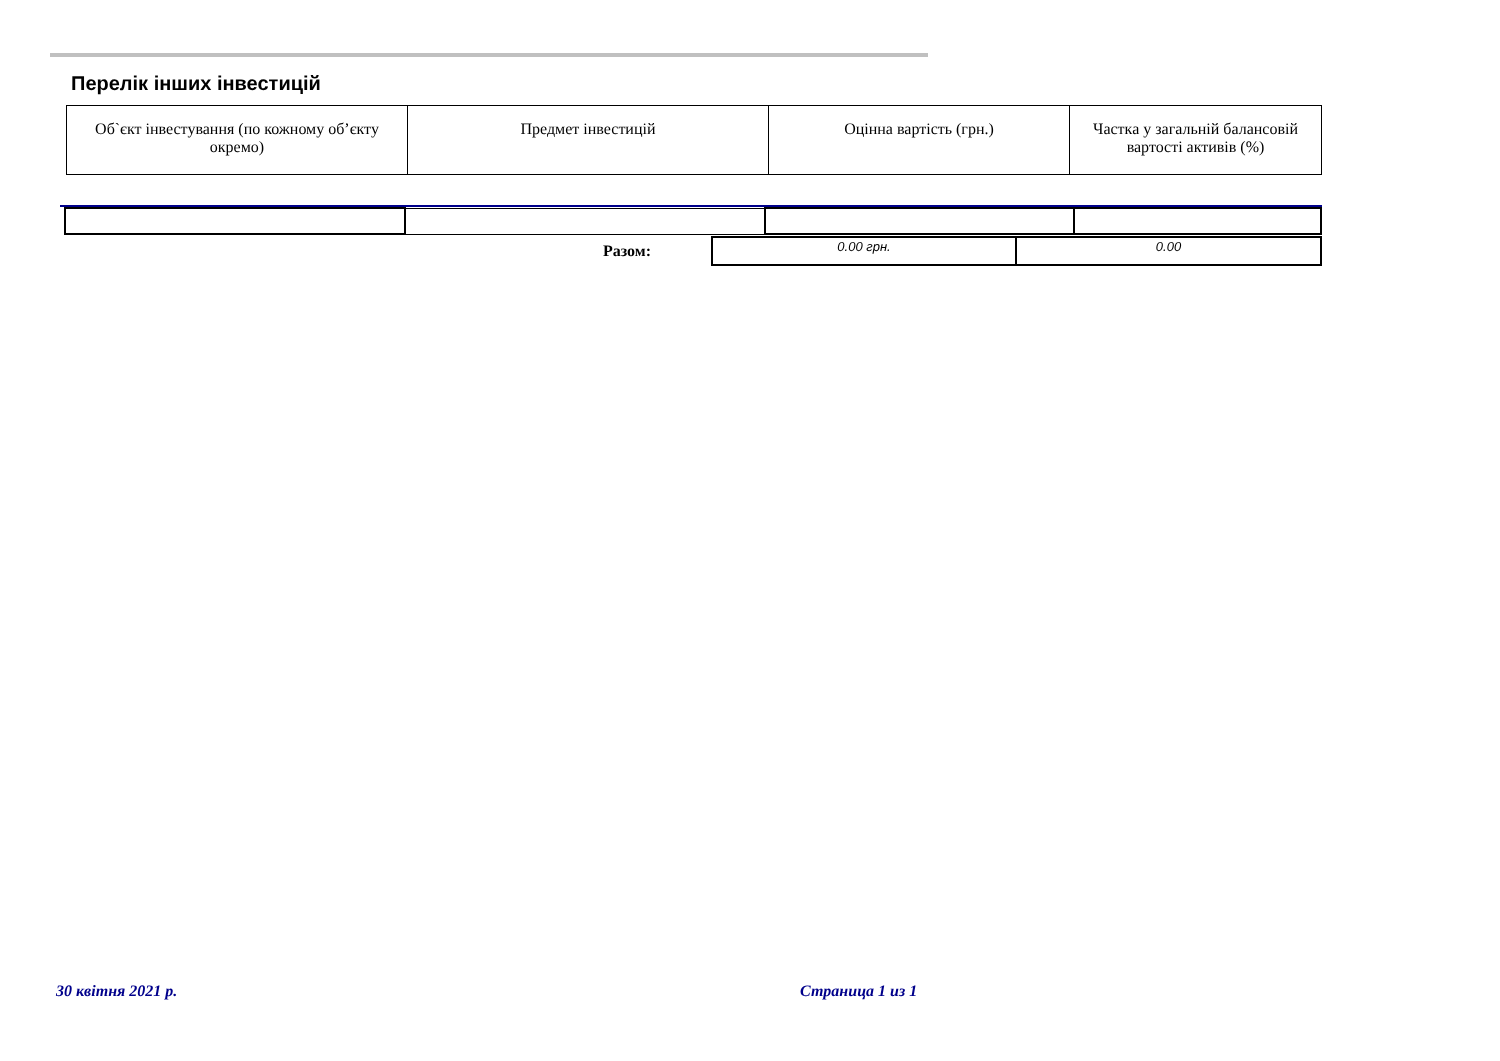Перелік інших інвестицій
| Об`єкт інвестування (по кожному об’єкту окремо) | Предмет інвестицій | Оцінна вартість (грн.) | Частка у загальній балансовій вартості активів (%) |
| Разом: | 0.00 грн. | 0.00 |
30 квітня 2021 р. Страница 1 из 1